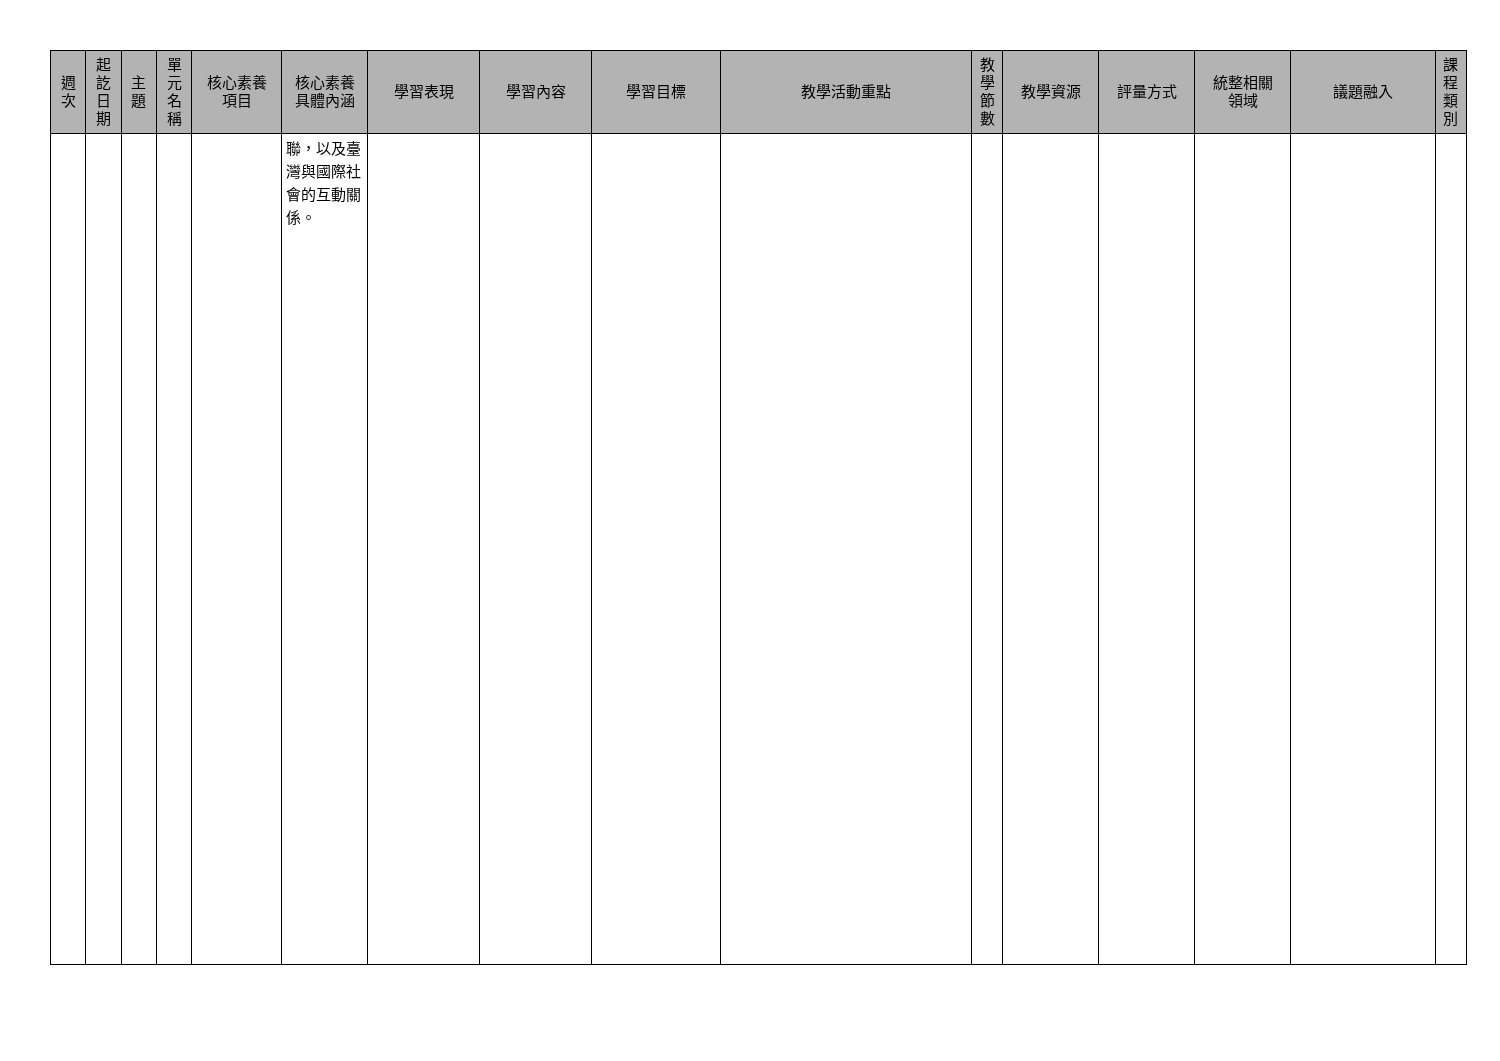| 週 次 | 起 訖 日 期 | 主 題 | 單 元 名 稱 | 核心素養 項目 | 核心素養 具體內涵 | 學習表現 | 學習內容 | 學習目標 | 教學活動重點 | 教 學 節 數 | 教學資源 | 評量方式 | 統整相關 領域 | 議題融入 | 課 程 類 別 |
| --- | --- | --- | --- | --- | --- | --- | --- | --- | --- | --- | --- | --- | --- | --- | --- |
| | | | | | 聯，以及臺灣與國際社會的互動關係。 | | | | | | | | | | |